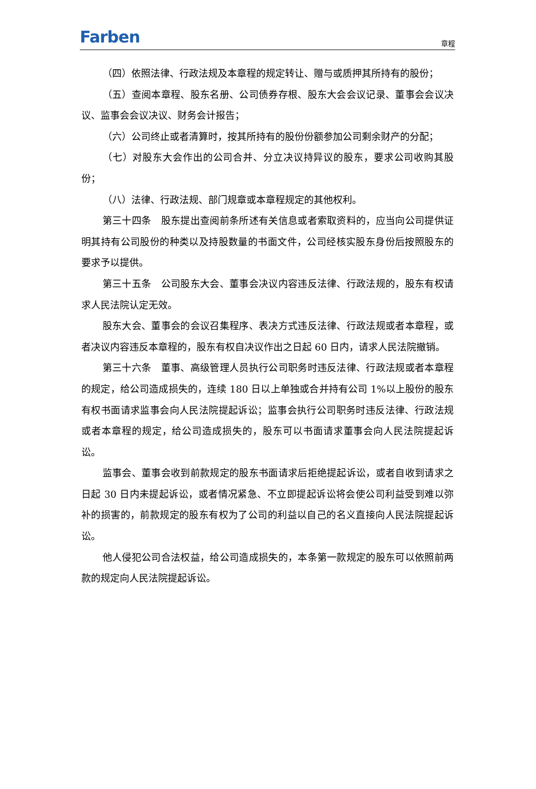Farben
章程
（四）依照法律、行政法规及本章程的规定转让、赠与或质押其所持有的股份；
（五）查阅本章程、股东名册、公司债券存根、股东大会会议记录、董事会会议决议、监事会会议决议、财务会计报告；
（六）公司终止或者清算时，按其所持有的股份份额参加公司剩余财产的分配；
（七）对股东大会作出的公司合并、分立决议持异议的股东，要求公司收购其股份；
（八）法律、行政法规、部门规章或本章程规定的其他权利。
第三十四条　股东提出查阅前条所述有关信息或者索取资料的，应当向公司提供证明其持有公司股份的种类以及持股数量的书面文件，公司经核实股东身份后按照股东的要求予以提供。
第三十五条　公司股东大会、董事会决议内容违反法律、行政法规的，股东有权请求人民法院认定无效。
股东大会、董事会的会议召集程序、表决方式违反法律、行政法规或者本章程，或者决议内容违反本章程的，股东有权自决议作出之日起 60 日内，请求人民法院撤销。
第三十六条　董事、高级管理人员执行公司职务时违反法律、行政法规或者本章程的规定，给公司造成损失的，连续 180 日以上单独或合并持有公司 1%以上股份的股东有权书面请求监事会向人民法院提起诉讼；监事会执行公司职务时违反法律、行政法规或者本章程的规定，给公司造成损失的，股东可以书面请求董事会向人民法院提起诉讼。
监事会、董事会收到前款规定的股东书面请求后拒绝提起诉讼，或者自收到请求之日起 30 日内未提起诉讼，或者情况紧急、不立即提起诉讼将会使公司利益受到难以弥补的损害的，前款规定的股东有权为了公司的利益以自己的名义直接向人民法院提起诉讼。
他人侵犯公司合法权益，给公司造成损失的，本条第一款规定的股东可以依照前两款的规定向人民法院提起诉讼。